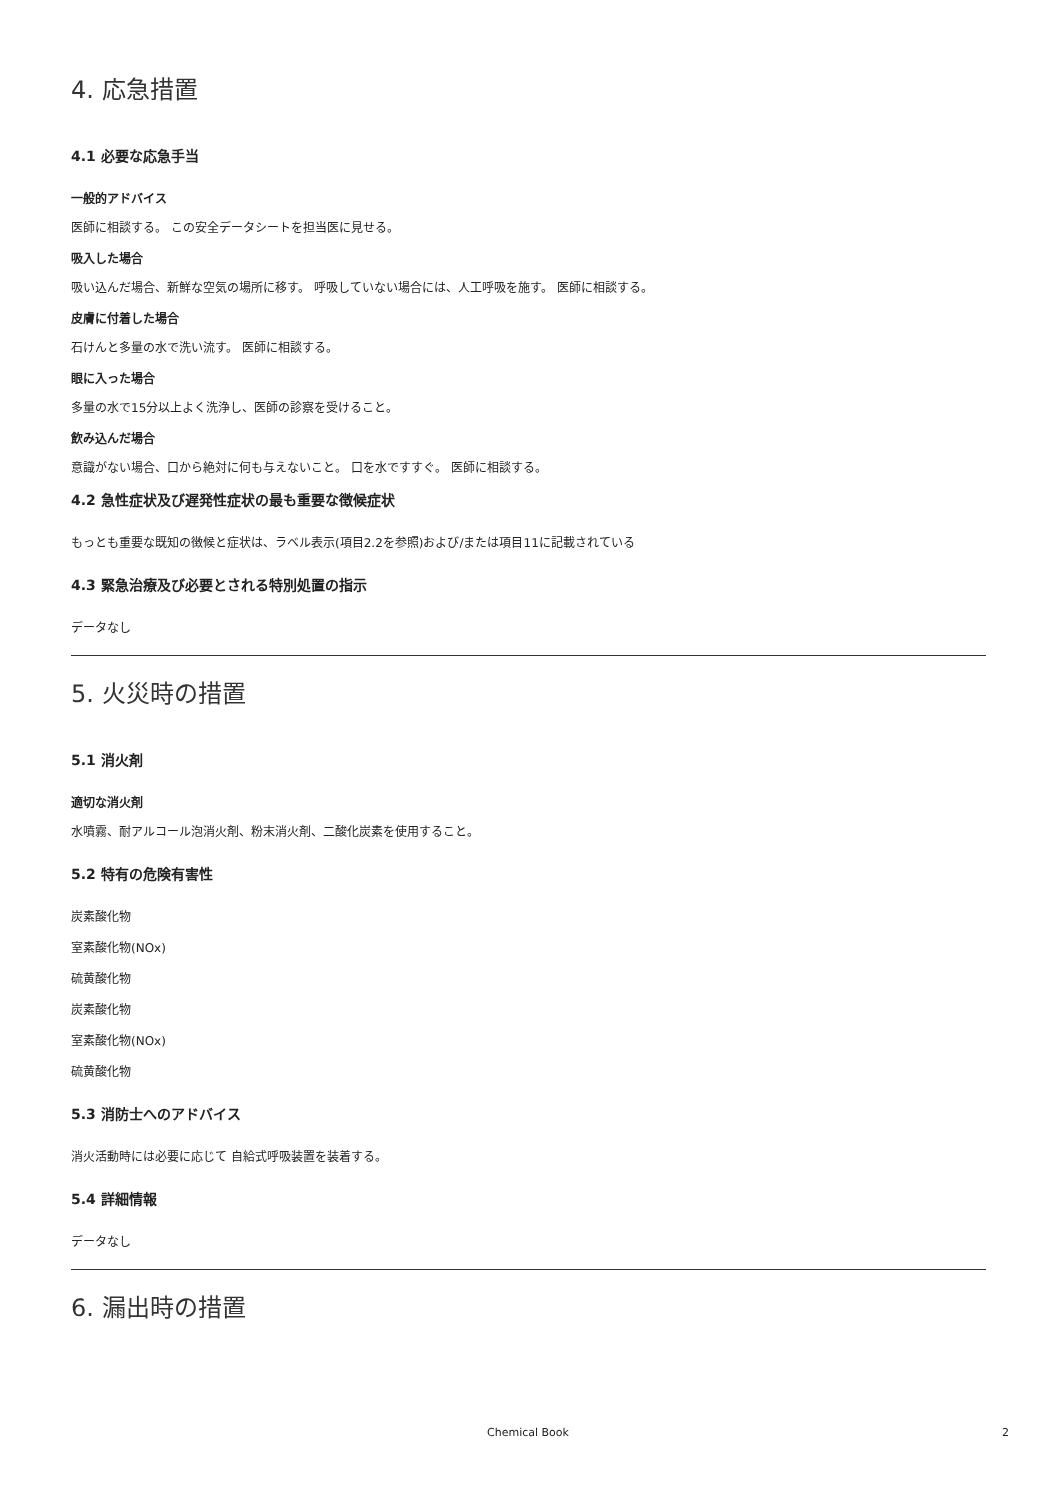4. 応急措置
4.1 必要な応急手当
一般的アドバイス
医師に相談する。 この安全データシートを担当医に見せる。
吸入した場合
吸い込んだ場合、新鮮な空気の場所に移す。 呼吸していない場合には、人工呼吸を施す。 医師に相談する。
皮膚に付着した場合
石けんと多量の水で洗い流す。 医師に相談する。
眼に入った場合
多量の水で15分以上よく洗浄し、医師の診察を受けること。
飲み込んだ場合
意識がない場合、口から絶対に何も与えないこと。 口を水ですすぐ。 医師に相談する。
4.2 急性症状及び遅発性症状の最も重要な徴候症状
もっとも重要な既知の徴候と症状は、ラベル表示(項目2.2を参照)および/または項目11に記載されている
4.3 緊急治療及び必要とされる特別処置の指示
データなし
5. 火災時の措置
5.1 消火剤
適切な消火剤
水噴霧、耐アルコール泡消火剤、粉末消火剤、二酸化炭素を使用すること。
5.2 特有の危険有害性
炭素酸化物
室素酸化物(NOx)
硫黄酸化物
炭素酸化物
室素酸化物(NOx)
硫黄酸化物
5.3 消防士へのアドバイス
消火活動時には必要に応じて 自給式呼吸装置を装着する。
5.4 詳細情報
データなし
6. 漏出時の措置
Chemical Book 2